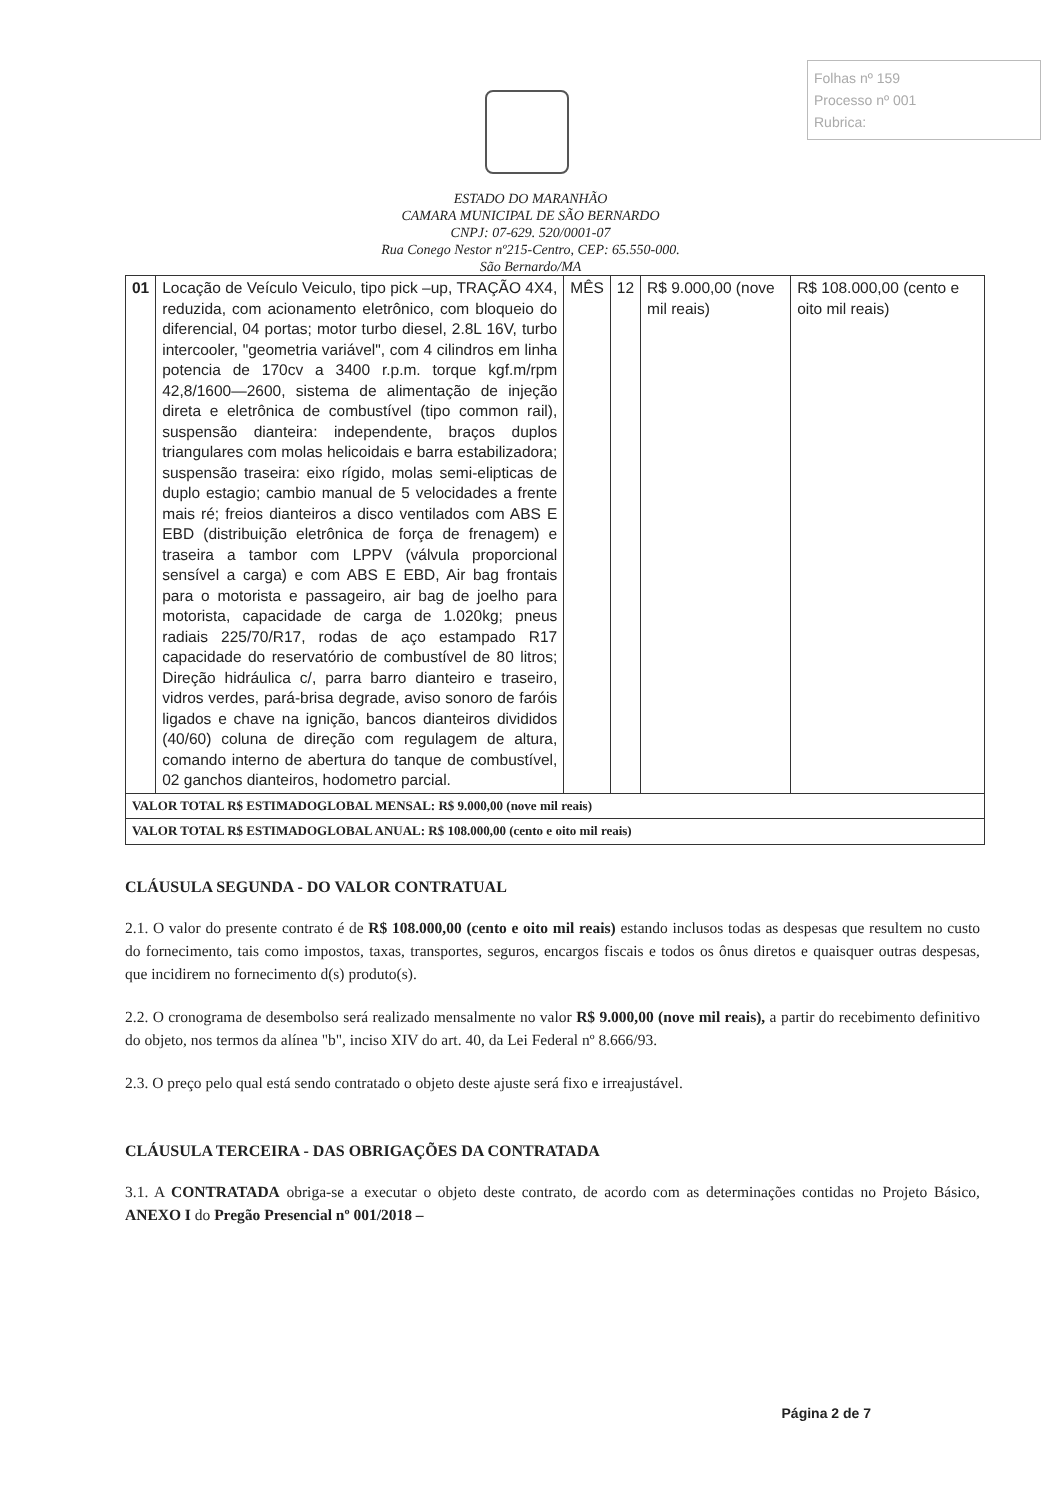Folhas nº 159
Processo nº 001
Rubrica:
ESTADO DO MARANHÃO
CAMARA MUNICIPAL DE SÃO BERNARDO
CNPJ: 07-629. 520/0001-07
Rua Conego Nestor nº215-Centro, CEP: 65.550-000.
São Bernardo/MA
| 01 | Locação de Veículo Veiculo, tipo pick –up, TRAÇÃO 4X4, reduzida, com acionamento eletrônico, com bloqueio do diferencial, 04 portas; motor turbo diesel, 2.8L 16V, turbo intercooler, "geometria variável", com 4 cilindros em linha potencia de 170cv a 3400 r.p.m. torque kgf.m/rpm 42,8/1600—2600, sistema de alimentação de injeção direta e eletrônica de combustível (tipo common rail), suspensão dianteira: independente, braços duplos triangulares com molas helicoidais e barra estabilizadora; suspensão traseira: eixo rígido, molas semi-elipticas de duplo estagio; cambio manual de 5 velocidades a frente mais ré; freios dianteiros a disco ventilados com ABS E EBD (distribuição eletrônica de força de frenagem) e traseira a tambor com LPPV (válvula proporcional sensível a carga) e com ABS E EBD, Air bag frontais para o motorista e passageiro, air bag de joelho para motorista, capacidade de carga de 1.020kg; pneus radiais 225/70/R17, rodas de aço estampado R17 capacidade do reservatório de combustível de 80 litros; Direção hidráulica c/, parra barro dianteiro e traseiro, vidros verdes, pará-brisa degrade, aviso sonoro de faróis ligados e chave na ignição, bancos dianteiros divididos (40/60) coluna de direção com regulagem de altura, comando interno de abertura do tanque de combustível, 02 ganchos dianteiros, hodometro parcial. | MÊS | 12 | R$ 9.000,00 (nove mil reais) | R$ 108.000,00 (cento e oito mil reais) |
| VALOR TOTAL R$ ESTIMADOGLOBAL MENSAL: R$ 9.000,00 (nove mil reais) | | | | | |
| VALOR TOTAL R$ ESTIMADOGLOBAL ANUAL: R$ 108.000,00 (cento e oito mil reais) | | | | | |
CLÁUSULA SEGUNDA - DO VALOR CONTRATUAL
2.1. O valor do presente contrato é de R$ 108.000,00 (cento e oito mil reais) estando inclusos todas as despesas que resultem no custo do fornecimento, tais como impostos, taxas, transportes, seguros, encargos fiscais e todos os ônus diretos e quaisquer outras despesas, que incidirem no fornecimento d(s) produto(s).
2.2. O cronograma de desembolso será realizado mensalmente no valor R$ 9.000,00 (nove mil reais), a partir do recebimento definitivo do objeto, nos termos da alínea "b", inciso XIV do art. 40, da Lei Federal nº 8.666/93.
2.3. O preço pelo qual está sendo contratado o objeto deste ajuste será fixo e irreajustável.
CLÁUSULA TERCEIRA - DAS OBRIGAÇÕES DA CONTRATADA
3.1. A CONTRATADA obriga-se a executar o objeto deste contrato, de acordo com as determinações contidas no Projeto Básico, ANEXO I do Pregão Presencial nº 001/2018 –
Página 2 de 7